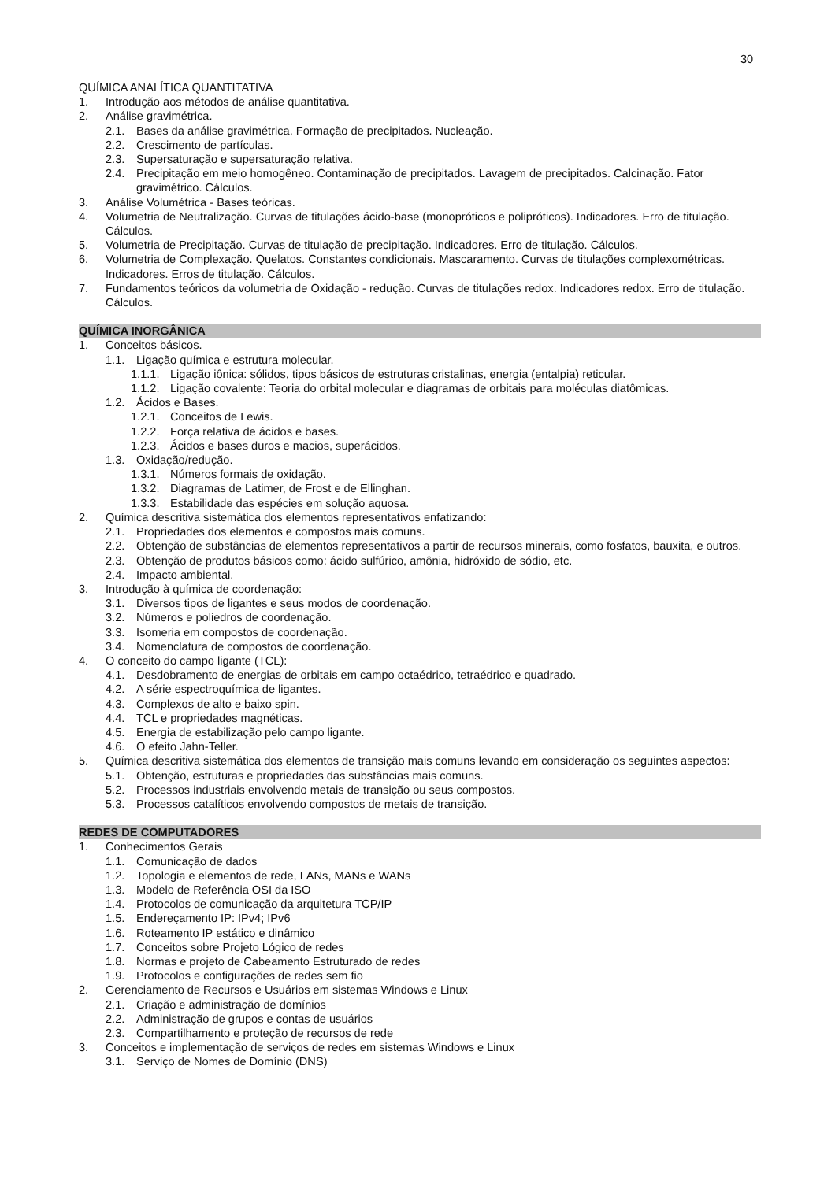30
QUÍMICA ANALÍTICA QUANTITATIVA
1. Introdução aos métodos de análise quantitativa.
2. Análise gravimétrica.
2.1. Bases da análise gravimétrica. Formação de precipitados. Nucleação.
2.2. Crescimento de partículas.
2.3. Supersaturação e supersaturação relativa.
2.4. Precipitação em meio homogêneo. Contaminação de precipitados. Lavagem de precipitados. Calcinação. Fator gravimétrico. Cálculos.
3. Análise Volumétrica - Bases teóricas.
4. Volumetria de Neutralização. Curvas de titulações ácido-base (monopróticos e polipróticos). Indicadores. Erro de titulação. Cálculos.
5. Volumetria de Precipitação. Curvas de titulação de precipitação. Indicadores. Erro de titulação. Cálculos.
6. Volumetria de Complexação. Quelatos. Constantes condicionais. Mascaramento. Curvas de titulações complexométricas. Indicadores. Erros de titulação. Cálculos.
7. Fundamentos teóricos da volumetria de Oxidação - redução. Curvas de titulações redox. Indicadores redox. Erro de titulação. Cálculos.
QUÍMICA INORGÂNICA
1. Conceitos básicos.
1.1. Ligação química e estrutura molecular.
1.1.1. Ligação iônica: sólidos, tipos básicos de estruturas cristalinas, energia (entalpia) reticular.
1.1.2. Ligação covalente: Teoria do orbital molecular e diagramas de orbitais para moléculas diatômicas.
1.2. Ácidos e Bases.
1.2.1. Conceitos de Lewis.
1.2.2. Força relativa de ácidos e bases.
1.2.3. Ácidos e bases duros e macios, superácidos.
1.3. Oxidação/redução.
1.3.1. Números formais de oxidação.
1.3.2. Diagramas de Latimer, de Frost e de Ellinghan.
1.3.3. Estabilidade das espécies em solução aquosa.
2. Química descritiva sistemática dos elementos representativos enfatizando:
2.1. Propriedades dos elementos e compostos mais comuns.
2.2. Obtenção de substâncias de elementos representativos a partir de recursos minerais, como fosfatos, bauxita, e outros.
2.3. Obtenção de produtos básicos como: ácido sulfúrico, amônia, hidróxido de sódio, etc.
2.4. Impacto ambiental.
3. Introdução à química de coordenação:
3.1. Diversos tipos de ligantes e seus modos de coordenação.
3.2. Números e poliedros de coordenação.
3.3. Isomeria em compostos de coordenação.
3.4. Nomenclatura de compostos de coordenação.
4. O conceito do campo ligante (TCL):
4.1. Desdobramento de energias de orbitais em campo octaédrico, tetraédrico e quadrado.
4.2. A série espectroquímica de ligantes.
4.3. Complexos de alto e baixo spin.
4.4. TCL e propriedades magnéticas.
4.5. Energia de estabilização pelo campo ligante.
4.6. O efeito Jahn-Teller.
5. Química descritiva sistemática dos elementos de transição mais comuns levando em consideração os seguintes aspectos:
5.1. Obtenção, estruturas e propriedades das substâncias mais comuns.
5.2. Processos industriais envolvendo metais de transição ou seus compostos.
5.3. Processos catalíticos envolvendo compostos de metais de transição.
REDES DE COMPUTADORES
1. Conhecimentos Gerais
1.1. Comunicação de dados
1.2. Topologia e elementos de rede, LANs, MANs e WANs
1.3. Modelo de Referência OSI da ISO
1.4. Protocolos de comunicação da arquitetura TCP/IP
1.5. Endereçamento IP: IPv4; IPv6
1.6. Roteamento IP estático e dinâmico
1.7. Conceitos sobre Projeto Lógico de redes
1.8. Normas e projeto de Cabeamento Estruturado de redes
1.9. Protocolos e configurações de redes sem fio
2. Gerenciamento de Recursos e Usuários em sistemas Windows e Linux
2.1. Criação e administração de domínios
2.2. Administração de grupos e contas de usuários
2.3. Compartilhamento e proteção de recursos de rede
3. Conceitos e implementação de serviços de redes em sistemas Windows e Linux
3.1. Serviço de Nomes de Domínio (DNS)